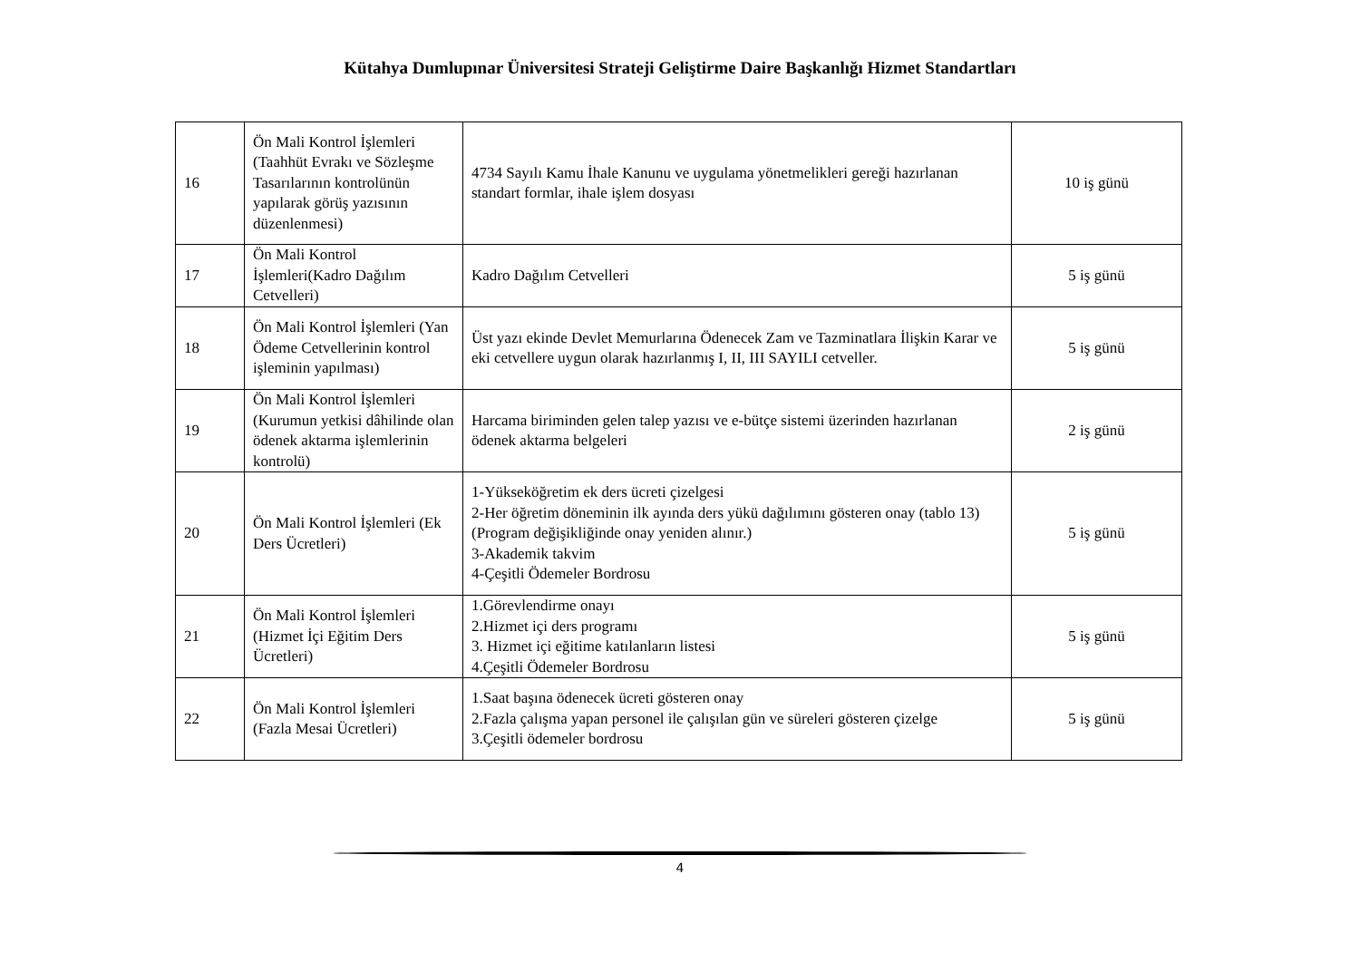Kütahya Dumlupınar Üniversitesi Strateji Geliştirme Daire Başkanlığı Hizmet Standartları
| 16 | Ön Mali Kontrol İşlemleri (Taahhüt Evrakı ve Sözleşme Tasarılarının kontrolünün yapılarak görüş yazısının düzenlenmesi) | 4734 Sayılı Kamu İhale Kanunu ve uygulama yönetmelikleri gereği hazırlanan standart formlar, ihale işlem dosyası | 10 iş günü |
| 17 | Ön Mali Kontrol İşlemleri(Kadro Dağılım Cetvelleri) | Kadro Dağılım Cetvelleri | 5 iş günü |
| 18 | Ön Mali Kontrol İşlemleri (Yan Ödeme Cetvellerinin kontrol işleminin yapılması) | Üst yazı ekinde Devlet Memurlarına Ödenecek Zam ve Tazminatlara İlişkin Karar ve eki cetvellere uygun olarak hazırlanmış I, II, III SAYILI cetveller. | 5 iş günü |
| 19 | Ön Mali Kontrol İşlemleri (Kurumun yetkisi dâhilinde olan ödenek aktarma işlemlerinin kontrolü) | Harcama biriminden gelen talep yazısı ve e-bütçe sistemi üzerinden hazırlanan ödenek aktarma belgeleri | 2 iş günü |
| 20 | Ön Mali Kontrol İşlemleri (Ek Ders Ücretleri) | 1-Yükseköğretim ek ders ücreti çizelgesi 2-Her öğretim döneminin ilk ayında ders yükü dağılımını gösteren onay (tablo 13) (Program değişikliğinde onay yeniden alınır.) 3-Akademik takvim 4-Çeşitli Ödemeler Bordrosu | 5 iş günü |
| 21 | Ön Mali Kontrol İşlemleri (Hizmet İçi Eğitim Ders Ücretleri) | 1.Görevlendirme onayı 2.Hizmet içi ders programı 3. Hizmet içi eğitime katılanların listesi 4.Çeşitli Ödemeler Bordrosu | 5 iş günü |
| 22 | Ön Mali Kontrol İşlemleri (Fazla Mesai Ücretleri) | 1.Saat başına ödenecek ücreti gösteren onay 2.Fazla çalışma yapan personel ile çalışılan gün ve süreleri gösteren çizelge 3.Çeşitli ödemeler bordrosu | 5 iş günü |
4